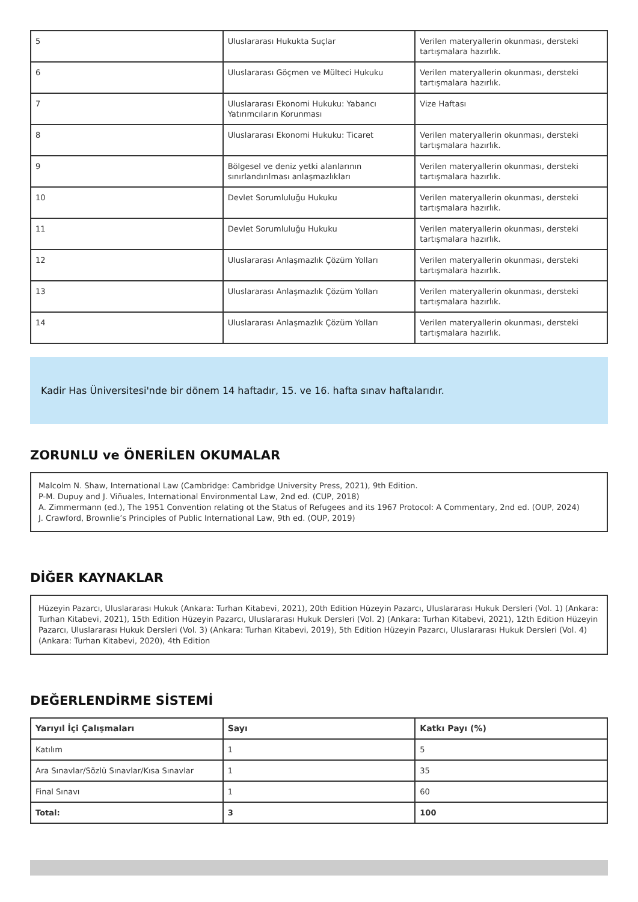| 5 | Uluslararası Hukukta Suçlar | Verilen materyallerin okunması, dersteki tartışmalara hazırlık. |
| 6 | Uluslararası Göçmen ve Mülteci Hukuku | Verilen materyallerin okunması, dersteki tartışmalara hazırlık. |
| 7 | Uluslararası Ekonomi Hukuku: Yabancı Yatırımcıların Korunması | Vize Haftası |
| 8 | Uluslararası Ekonomi Hukuku: Ticaret | Verilen materyallerin okunması, dersteki tartışmalara hazırlık. |
| 9 | Bölgesel ve deniz yetki alanlarının sınırlandırılması anlaşmazlıkları | Verilen materyallerin okunması, dersteki tartışmalara hazırlık. |
| 10 | Devlet Sorumluluğu Hukuku | Verilen materyallerin okunması, dersteki tartışmalara hazırlık. |
| 11 | Devlet Sorumluluğu Hukuku | Verilen materyallerin okunması, dersteki tartışmalara hazırlık. |
| 12 | Uluslararası Anlaşmazlık Çözüm Yolları | Verilen materyallerin okunması, dersteki tartışmalara hazırlık. |
| 13 | Uluslararası Anlaşmazlık Çözüm Yolları | Verilen materyallerin okunması, dersteki tartışmalara hazırlık. |
| 14 | Uluslararası Anlaşmazlık Çözüm Yolları | Verilen materyallerin okunması, dersteki tartışmalara hazırlık. |
Kadir Has Üniversitesi'nde bir dönem 14 haftadır, 15. ve 16. hafta sınav haftalarıdır.
ZORUNLU ve ÖNERİLEN OKUMALAR
Malcolm N. Shaw, International Law (Cambridge: Cambridge University Press, 2021), 9th Edition.
P-M. Dupuy and J. Viñuales, International Environmental Law, 2nd ed. (CUP, 2018)
A. Zimmermann (ed.), The 1951 Convention relating ot the Status of Refugees and its 1967 Protocol: A Commentary, 2nd ed. (OUP, 2024)
J. Crawford, Brownlie’s Principles of Public International Law, 9th ed. (OUP, 2019)
DİĞER KAYNAKLAR
Hüzeyin Pazarcı, Uluslararası Hukuk (Ankara: Turhan Kitabevi, 2021), 20th Edition Hüzeyin Pazarcı, Uluslararası Hukuk Dersleri (Vol. 1) (Ankara: Turhan Kitabevi, 2021), 15th Edition Hüzeyin Pazarcı, Uluslararası Hukuk Dersleri (Vol. 2) (Ankara: Turhan Kitabevi, 2021), 12th Edition Hüzeyin Pazarcı, Uluslararası Hukuk Dersleri (Vol. 3) (Ankara: Turhan Kitabevi, 2019), 5th Edition Hüzeyin Pazarcı, Uluslararası Hukuk Dersleri (Vol. 4) (Ankara: Turhan Kitabevi, 2020), 4th Edition
DEĞERLENDİRME SİSTEMİ
| Yarıyıl İçi Çalışmaları | Sayı | Katkı Payı (%) |
| --- | --- | --- |
| Katılım | 1 | 5 |
| Ara Sınavlar/Sözlü Sınavlar/Kısa Sınavlar | 1 | 35 |
| Final Sınavı | 1 | 60 |
| Total: | 3 | 100 |